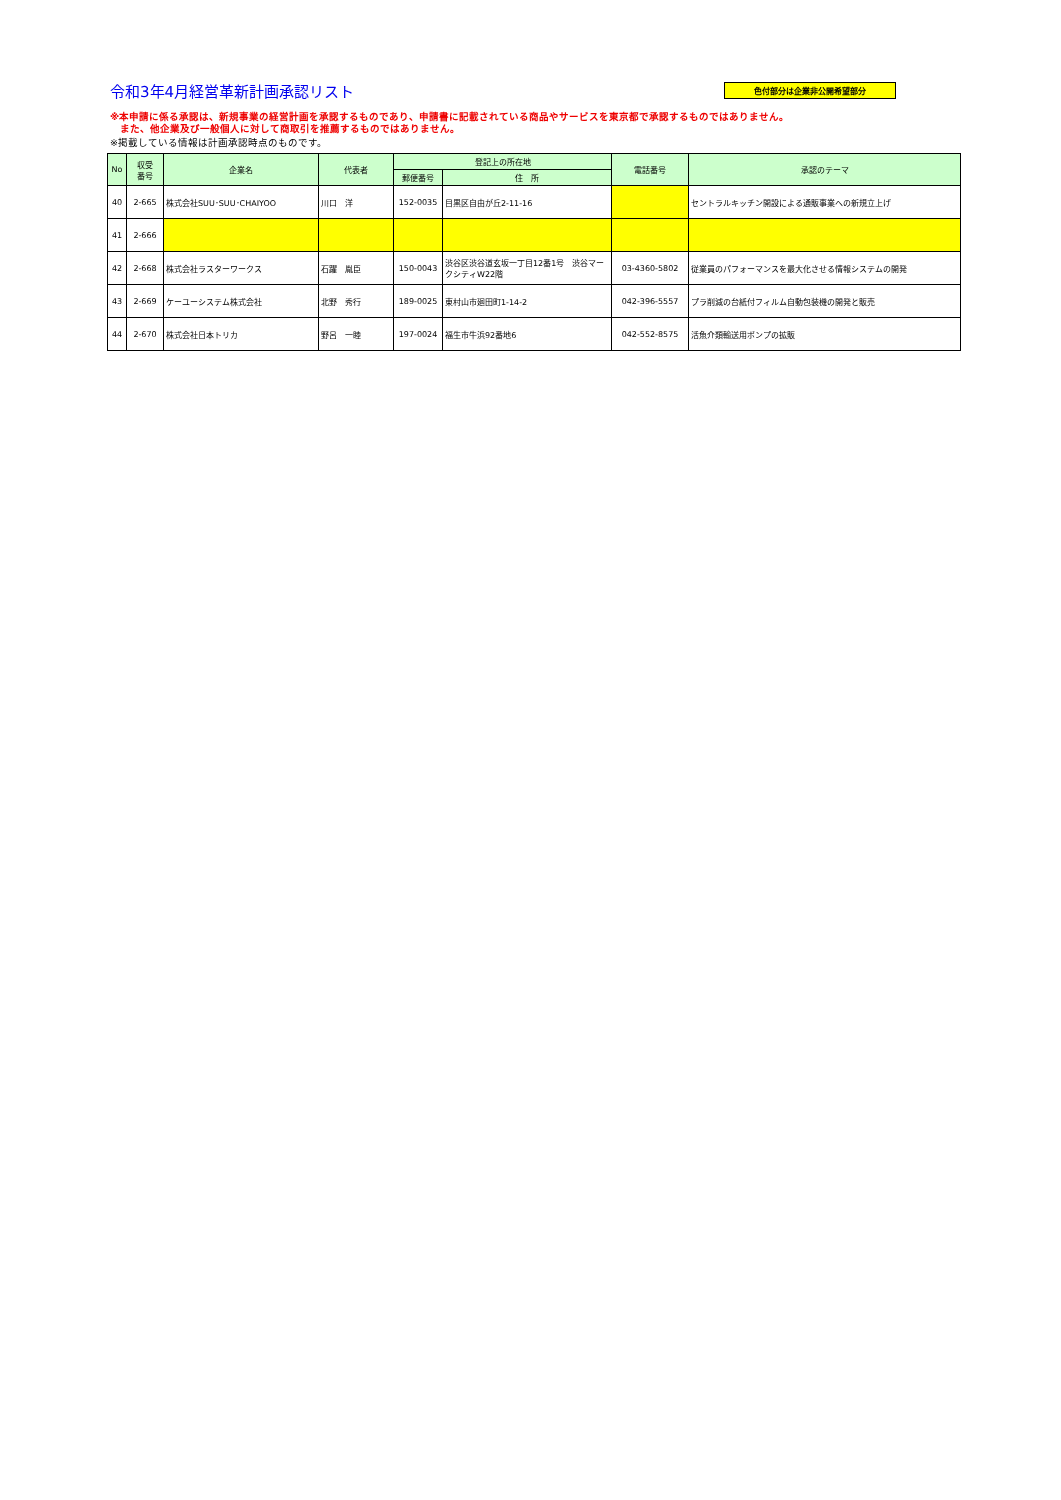令和3年4月経営革新計画承認リスト
色付部分は企業非公開希望部分
※本申請に係る承認は、新規事業の経営計画を承認するものであり、申請書に記載されている商品やサービスを東京都で承認するものではありません。
　また、他企業及び一般個人に対して商取引を推薦するものではありません。
※掲載している情報は計画承認時点のものです。
| No | 収受 番号 | 企業名 | 代表者 | 登記上の所在地 | | 電話番号 | 承認のテーマ |
| --- | --- | --- | --- | --- | --- | --- | --- |
| | | | | 郵便番号 | 住 所 | | |
| 40 | 2-665 | 株式会社SUU･SUU･CHAIYOO | 川口 洋 | 152-0035 | 目黒区自由が丘2-11-16 | | セントラルキッチン開設による通販事業への新規立上げ |
| 41 | 2-666 | | | | | | |
| 42 | 2-668 | 株式会社ラスターワークス | 石躍 胤臣 | 150-0043 | 渋谷区渋谷道玄坂一丁目12番1号 渋谷マークシティW22階 | 03-4360-5802 | 従業員のパフォーマンスを最大化させる情報システムの開発 |
| 43 | 2-669 | ケーユーシステム株式会社 | 北野 秀行 | 189-0025 | 東村山市廻田町1-14-2 | 042-396-5557 | プラ削減の台紙付フィルム自動包装機の開発と販売 |
| 44 | 2-670 | 株式会社日本トリカ | 野呂 一睦 | 197-0024 | 福生市牛浜92番地6 | 042-552-8575 | 活魚介類輸送用ポンプの拡販 |